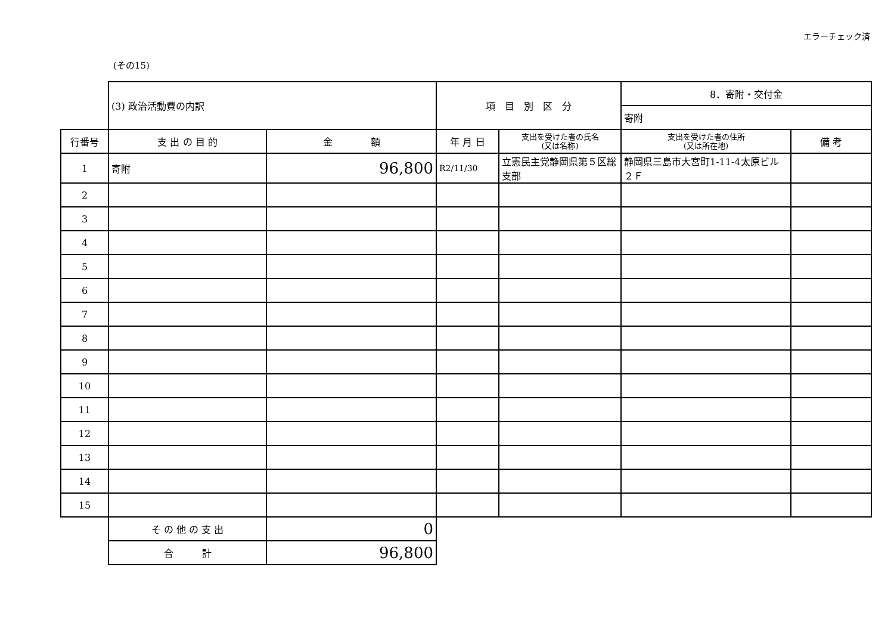エラーチェック済
(その15)
| | (3) 政治活動費の内訳 | | 項 目 別 区 分 | | 8．寄附・交付金 | |
| | | | | | 寄附 | |
| 行番号 | 支 出 の 目 的 | 金 額 | 年 月 日 | 支出を受けた者の氏名 (又は名称) | 支出を受けた者の住所 (又は所在地) | 備 考 |
| 1 | 寄附 | 96,800 | R2/11/30 | 立憲民主党静岡県第５区総支部 | 静岡県三島市大宮町1-11-4太原ビル２Ｆ | |
| 2 | | | | | | |
| 3 | | | | | | |
| 4 | | | | | | |
| 5 | | | | | | |
| 6 | | | | | | |
| 7 | | | | | | |
| 8 | | | | | | |
| 9 | | | | | | |
| 10 | | | | | | |
| 11 | | | | | | |
| 12 | | | | | | |
| 13 | | | | | | |
| 14 | | | | | | |
| 15 | | | | | | |
| | そ の 他 の 支 出 | 0 | | | | |
| | 合 計 | 96,800 | | | | |